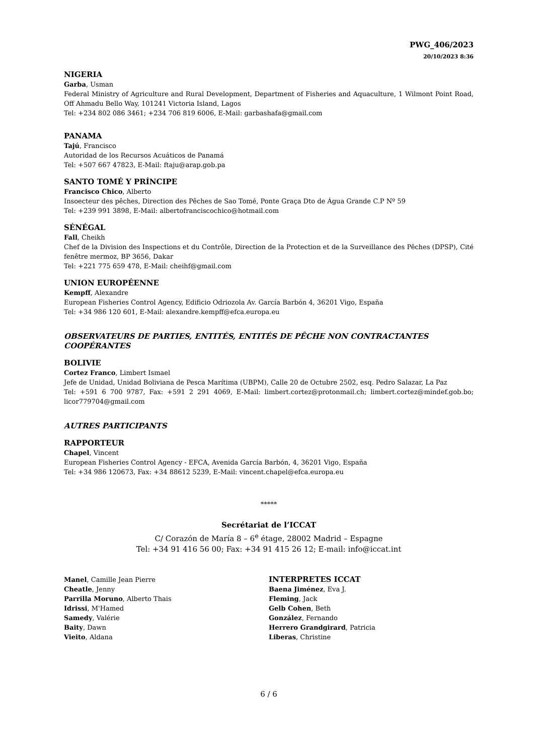PWG_406/2023
20/10/2023 8:36
NIGERIA
Garba, Usman
Federal Ministry of Agriculture and Rural Development, Department of Fisheries and Aquaculture, 1 Wilmont Point Road, Off Ahmadu Bello Way, 101241 Victoria Island, Lagos
Tel: +234 802 086 3461; +234 706 819 6006, E-Mail: garbashafa@gmail.com
PANAMA
Tajú, Francisco
Autoridad de los Recursos Acuáticos de Panamá
Tel: +507 667 47823, E-Mail: ftaju@arap.gob.pa
SANTO TOMÉ Y PRÍNCIPE
Francisco Chico, Alberto
Insoecteur des pêches, Direction des Pêches de Sao Tomé, Ponte Graça Dto de Água Grande C.P Nº 59
Tel: +239 991 3898, E-Mail: albertofranciscochico@hotmail.com
SÉNÉGAL
Fall, Cheikh
Chef de la Division des Inspections et du Contrôle, Direction de la Protection et de la Surveillance des Pêches (DPSP), Cité fenêtre mermoz, BP 3656, Dakar
Tel: +221 775 659 478, E-Mail: cheihf@gmail.com
UNION EUROPÉENNE
Kempff, Alexandre
European Fisheries Control Agency, Edificio Odriozola Av. García Barbón 4, 36201 Vigo, España
Tel: +34 986 120 601, E-Mail: alexandre.kempff@efca.europa.eu
OBSERVATEURS DE PARTIES, ENTITÉS, ENTITÉS DE PÊCHE NON CONTRACTANTES COOPÉRANTES
BOLIVIE
Cortez Franco, Limbert Ismael
Jefe de Unidad, Unidad Boliviana de Pesca Marítima (UBPM), Calle 20 de Octubre 2502, esq. Pedro Salazar, La Paz
Tel: +591 6 700 9787, Fax: +591 2 291 4069, E-Mail: limbert.cortez@protonmail.ch; limbert.cortez@mindef.gob.bo; licor779704@gmail.com
AUTRES PARTICIPANTS
RAPPORTEUR
Chapel, Vincent
European Fisheries Control Agency - EFCA, Avenida García Barbón, 4, 36201 Vigo, España
Tel: +34 986 120673, Fax: +34 88612 5239, E-Mail: vincent.chapel@efca.europa.eu
*****
Secrétariat de l’ICCAT
C/ Corazón de María 8 – 6<sup>e</sup> étage, 28002 Madrid – Espagne
Tel: +34 91 416 56 00; Fax: +34 91 415 26 12; E-mail: info@iccat.int
Manel, Camille Jean Pierre
Cheatle, Jenny
Parrilla Moruno, Alberto Thais
Idrissi, M'Hamed
Samedy, Valérie
Baity, Dawn
Vieito, Aldana
INTERPRETES ICCAT
Baena Jiménez, Eva J.
Fleming, Jack
Gelb Cohen, Beth
González, Fernando
Herrero Grandgirard, Patricia
Liberas, Christine
6 / 6